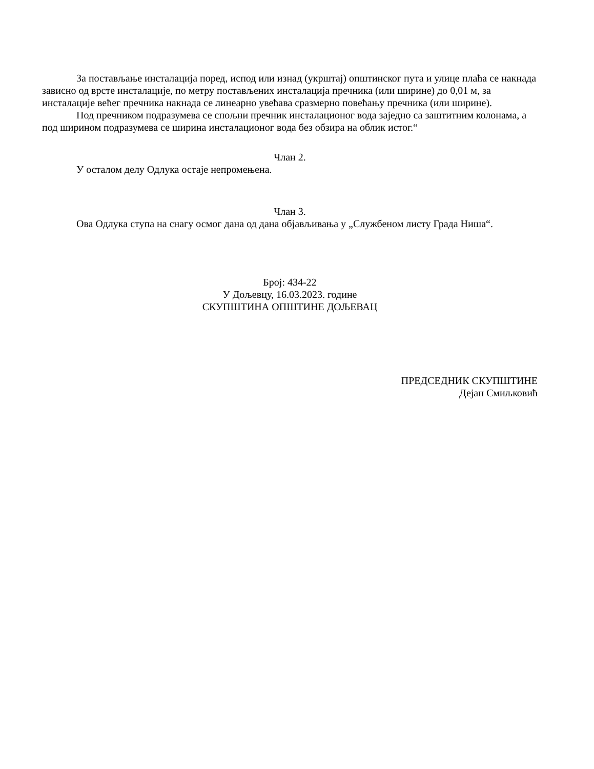За постављање инсталација поред, испод или изнад (укрштај) општинског пута и улице плаћа се накнада зависно од врсте инсталације, по метру постављених инсталација пречника (или ширине) до 0,01 м, за инсталације већег пречника накнада се линеарно увећава сразмерно повећању пречника (или ширине).
Под пречником подразумева се спољни пречник инсталационог вода заједно са заштитним колонама, а под ширином подразумева се ширина инсталационог вода без обзира на облик истог.“
Члан 2.
У осталом делу Одлука остаје непромењена.
Члан 3.
Ова Одлука ступа на снагу осмог дана од дана објављивања у „Службеном листу Града Ниша“.
Број: 434-22
У Дољевцу, 16.03.2023. године
СКУПШТИНА ОПШТИНЕ ДОЉЕВАЦ
ПРЕДСЕДНИК СКУПШТИНЕ
Дејан Смиљковић